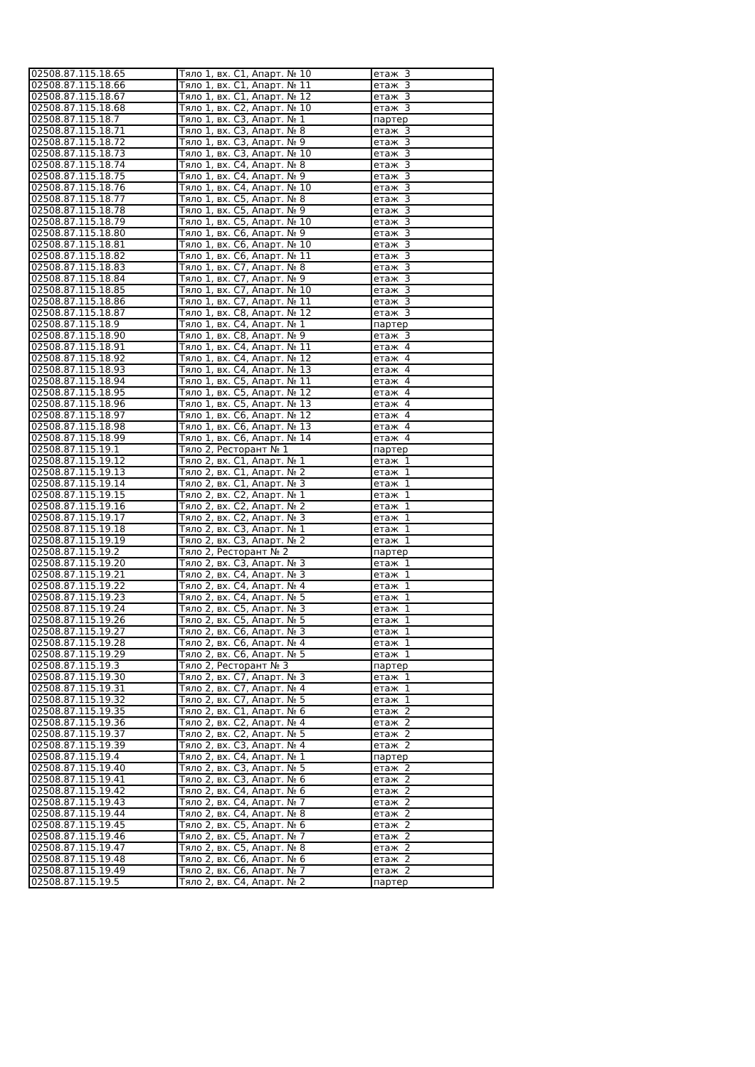| 02508.87.115.18.65 | Тяло 1, вх. С1, Апарт. № 10 | етаж 3 |
| 02508.87.115.18.66 | Тяло 1, вх. С1, Апарт. № 11 | етаж 3 |
| 02508.87.115.18.67 | Тяло 1, вх. С1, Апарт. № 12 | етаж 3 |
| 02508.87.115.18.68 | Тяло 1, вх. С2, Апарт. № 10 | етаж 3 |
| 02508.87.115.18.7 | Тяло 1, вх. С3, Апарт. № 1 | партер |
| 02508.87.115.18.71 | Тяло 1, вх. С3, Апарт. № 8 | етаж 3 |
| 02508.87.115.18.72 | Тяло 1, вх. С3, Апарт. № 9 | етаж 3 |
| 02508.87.115.18.73 | Тяло 1, вх. С3, Апарт. № 10 | етаж 3 |
| 02508.87.115.18.74 | Тяло 1, вх. С4, Апарт. № 8 | етаж 3 |
| 02508.87.115.18.75 | Тяло 1, вх. С4, Апарт. № 9 | етаж 3 |
| 02508.87.115.18.76 | Тяло 1, вх. С4, Апарт. № 10 | етаж 3 |
| 02508.87.115.18.77 | Тяло 1, вх. С5, Апарт. № 8 | етаж 3 |
| 02508.87.115.18.78 | Тяло 1, вх. С5, Апарт. № 9 | етаж 3 |
| 02508.87.115.18.79 | Тяло 1, вх. С5, Апарт. № 10 | етаж 3 |
| 02508.87.115.18.80 | Тяло 1, вх. С6, Апарт. № 9 | етаж 3 |
| 02508.87.115.18.81 | Тяло 1, вх. С6, Апарт. № 10 | етаж 3 |
| 02508.87.115.18.82 | Тяло 1, вх. С6, Апарт. № 11 | етаж 3 |
| 02508.87.115.18.83 | Тяло 1, вх. С7, Апарт. № 8 | етаж 3 |
| 02508.87.115.18.84 | Тяло 1, вх. С7, Апарт. № 9 | етаж 3 |
| 02508.87.115.18.85 | Тяло 1, вх. С7, Апарт. № 10 | етаж 3 |
| 02508.87.115.18.86 | Тяло 1, вх. С7, Апарт. № 11 | етаж 3 |
| 02508.87.115.18.87 | Тяло 1, вх. С8, Апарт. № 12 | етаж 3 |
| 02508.87.115.18.9 | Тяло 1, вх. С4, Апарт. № 1 | партер |
| 02508.87.115.18.90 | Тяло 1, вх. С8, Апарт. № 9 | етаж 3 |
| 02508.87.115.18.91 | Тяло 1, вх. С4, Апарт. № 11 | етаж 4 |
| 02508.87.115.18.92 | Тяло 1, вх. С4, Апарт. № 12 | етаж 4 |
| 02508.87.115.18.93 | Тяло 1, вх. С4, Апарт. № 13 | етаж 4 |
| 02508.87.115.18.94 | Тяло 1, вх. С5, Апарт. № 11 | етаж 4 |
| 02508.87.115.18.95 | Тяло 1, вх. С5, Апарт. № 12 | етаж 4 |
| 02508.87.115.18.96 | Тяло 1, вх. С5, Апарт. № 13 | етаж 4 |
| 02508.87.115.18.97 | Тяло 1, вх. С6, Апарт. № 12 | етаж 4 |
| 02508.87.115.18.98 | Тяло 1, вх. С6, Апарт. № 13 | етаж 4 |
| 02508.87.115.18.99 | Тяло 1, вх. С6, Апарт. № 14 | етаж 4 |
| 02508.87.115.19.1 | Тяло 2, Ресторант № 1 | партер |
| 02508.87.115.19.12 | Тяло 2, вх. С1, Апарт. № 1 | етаж 1 |
| 02508.87.115.19.13 | Тяло 2, вх. С1, Апарт. № 2 | етаж 1 |
| 02508.87.115.19.14 | Тяло 2, вх. С1, Апарт. № 3 | етаж 1 |
| 02508.87.115.19.15 | Тяло 2, вх. С2, Апарт. № 1 | етаж 1 |
| 02508.87.115.19.16 | Тяло 2, вх. С2, Апарт. № 2 | етаж 1 |
| 02508.87.115.19.17 | Тяло 2, вх. С2, Апарт. № 3 | етаж 1 |
| 02508.87.115.19.18 | Тяло 2, вх. С3, Апарт. № 1 | етаж 1 |
| 02508.87.115.19.19 | Тяло 2, вх. С3, Апарт. № 2 | етаж 1 |
| 02508.87.115.19.2 | Тяло 2, Ресторант № 2 | партер |
| 02508.87.115.19.20 | Тяло 2, вх. С3, Апарт. № 3 | етаж 1 |
| 02508.87.115.19.21 | Тяло 2, вх. С4, Апарт. № 3 | етаж 1 |
| 02508.87.115.19.22 | Тяло 2, вх. С4, Апарт. № 4 | етаж 1 |
| 02508.87.115.19.23 | Тяло 2, вх. С4, Апарт. № 5 | етаж 1 |
| 02508.87.115.19.24 | Тяло 2, вх. С5, Апарт. № 3 | етаж 1 |
| 02508.87.115.19.26 | Тяло 2, вх. С5, Апарт. № 5 | етаж 1 |
| 02508.87.115.19.27 | Тяло 2, вх. С6, Апарт. № 3 | етаж 1 |
| 02508.87.115.19.28 | Тяло 2, вх. С6, Апарт. № 4 | етаж 1 |
| 02508.87.115.19.29 | Тяло 2, вх. С6, Апарт. № 5 | етаж 1 |
| 02508.87.115.19.3 | Тяло 2, Ресторант № 3 | партер |
| 02508.87.115.19.30 | Тяло 2, вх. С7, Апарт. № 3 | етаж 1 |
| 02508.87.115.19.31 | Тяло 2, вх. С7, Апарт. № 4 | етаж 1 |
| 02508.87.115.19.32 | Тяло 2, вх. С7, Апарт. № 5 | етаж 1 |
| 02508.87.115.19.35 | Тяло 2, вх. С1, Апарт. № 6 | етаж 2 |
| 02508.87.115.19.36 | Тяло 2, вх. С2, Апарт. № 4 | етаж 2 |
| 02508.87.115.19.37 | Тяло 2, вх. С2, Апарт. № 5 | етаж 2 |
| 02508.87.115.19.39 | Тяло 2, вх. С3, Апарт. № 4 | етаж 2 |
| 02508.87.115.19.4 | Тяло 2, вх. С4, Апарт. № 1 | партер |
| 02508.87.115.19.40 | Тяло 2, вх. С3, Апарт. № 5 | етаж 2 |
| 02508.87.115.19.41 | Тяло 2, вх. С3, Апарт. № 6 | етаж 2 |
| 02508.87.115.19.42 | Тяло 2, вх. С4, Апарт. № 6 | етаж 2 |
| 02508.87.115.19.43 | Тяло 2, вх. С4, Апарт. № 7 | етаж 2 |
| 02508.87.115.19.44 | Тяло 2, вх. С4, Апарт. № 8 | етаж 2 |
| 02508.87.115.19.45 | Тяло 2, вх. С5, Апарт. № 6 | етаж 2 |
| 02508.87.115.19.46 | Тяло 2, вх. С5, Апарт. № 7 | етаж 2 |
| 02508.87.115.19.47 | Тяло 2, вх. С5, Апарт. № 8 | етаж 2 |
| 02508.87.115.19.48 | Тяло 2, вх. С6, Апарт. № 6 | етаж 2 |
| 02508.87.115.19.49 | Тяло 2, вх. С6, Апарт. № 7 | етаж 2 |
| 02508.87.115.19.5 | Тяло 2, вх. С4, Апарт. № 2 | партер |